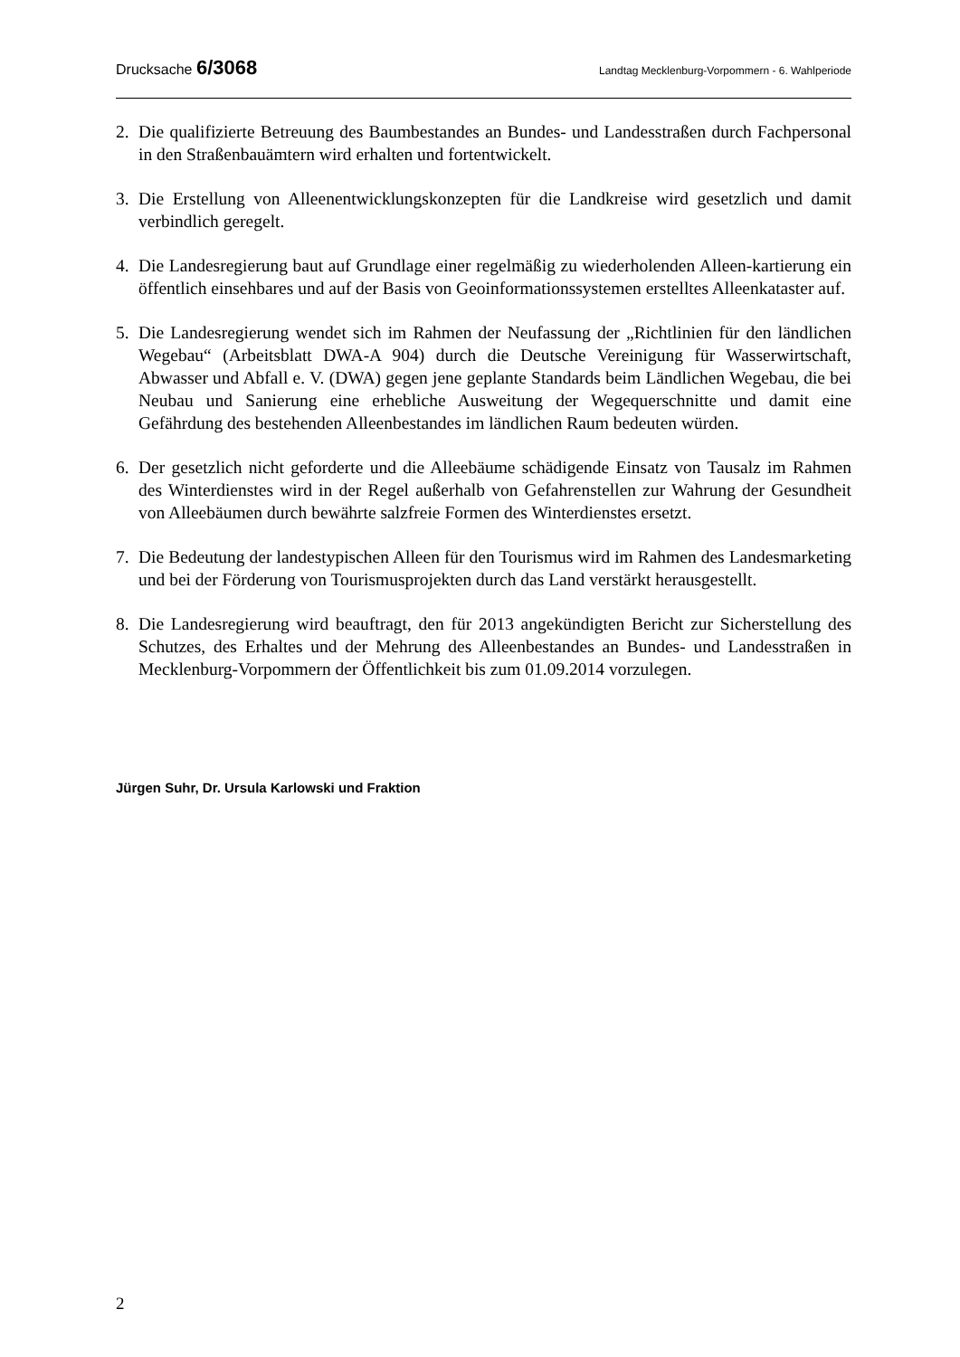Drucksache 6/3068 Landtag Mecklenburg-Vorpommern - 6. Wahlperiode
2. Die qualifizierte Betreuung des Baumbestandes an Bundes- und Landesstraßen durch Fachpersonal in den Straßenbauämtern wird erhalten und fortentwickelt.
3. Die Erstellung von Alleenentwicklungskonzepten für die Landkreise wird gesetzlich und damit verbindlich geregelt.
4. Die Landesregierung baut auf Grundlage einer regelmäßig zu wiederholenden Alleen-kartierung ein öffentlich einsehbares und auf der Basis von Geoinformationssystemen erstelltes Alleenkataster auf.
5. Die Landesregierung wendet sich im Rahmen der Neufassung der „Richtlinien für den ländlichen Wegebau“ (Arbeitsblatt DWA-A 904) durch die Deutsche Vereinigung für Wasserwirtschaft, Abwasser und Abfall e. V. (DWA) gegen jene geplante Standards beim Ländlichen Wegebau, die bei Neubau und Sanierung eine erhebliche Ausweitung der Wegequerschnitte und damit eine Gefährdung des bestehenden Alleenbestandes im ländlichen Raum bedeuten würden.
6. Der gesetzlich nicht geforderte und die Alleebäume schädigende Einsatz von Tausalz im Rahmen des Winterdienstes wird in der Regel außerhalb von Gefahrenstellen zur Wahrung der Gesundheit von Alleebäumen durch bewährte salzfreie Formen des Winterdienstes ersetzt.
7. Die Bedeutung der landestypischen Alleen für den Tourismus wird im Rahmen des Landesmarketing und bei der Förderung von Tourismusprojekten durch das Land verstärkt herausgestellt.
8. Die Landesregierung wird beauftragt, den für 2013 angekündigten Bericht zur Sicherstellung des Schutzes, des Erhaltes und der Mehrung des Alleenbestandes an Bundes- und Landesstraßen in Mecklenburg-Vorpommern der Öffentlichkeit bis zum 01.09.2014 vorzulegen.
Jürgen Suhr, Dr. Ursula Karlowski und Fraktion
2